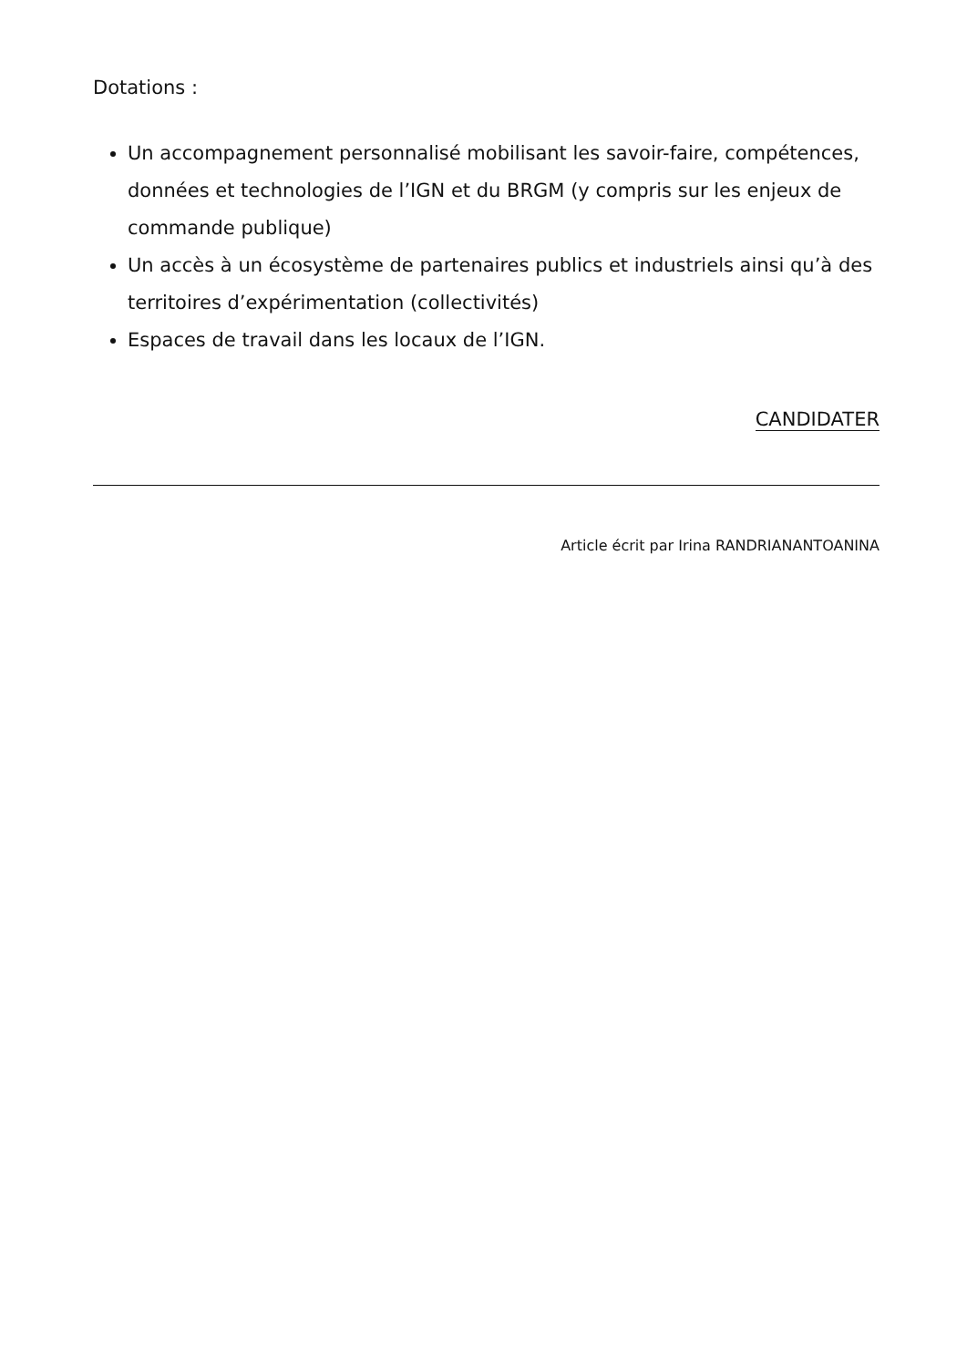Dotations :
Un accompagnement personnalisé mobilisant les savoir-faire, compétences, données et technologies de l’IGN et du BRGM (y compris sur les enjeux de commande publique)
Un accès à un écosystème de partenaires publics et industriels ainsi qu’à des territoires d’expérimentation (collectivités)
Espaces de travail dans les locaux de l’IGN.
CANDIDATER
Article écrit par Irina RANDRIANANTOANINA